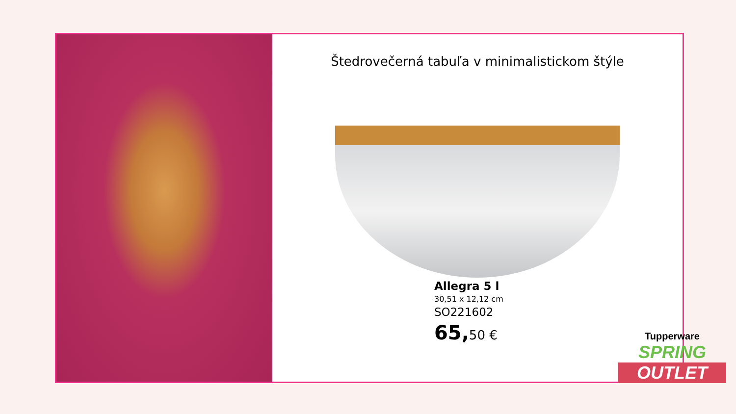Štedrovečerná tabuľa v minimalistickom štýle
Allegra 5 l
30,51 x 12,12 cm
SO221602
65, 50 €
Tupperware
SPRING
OUTLET